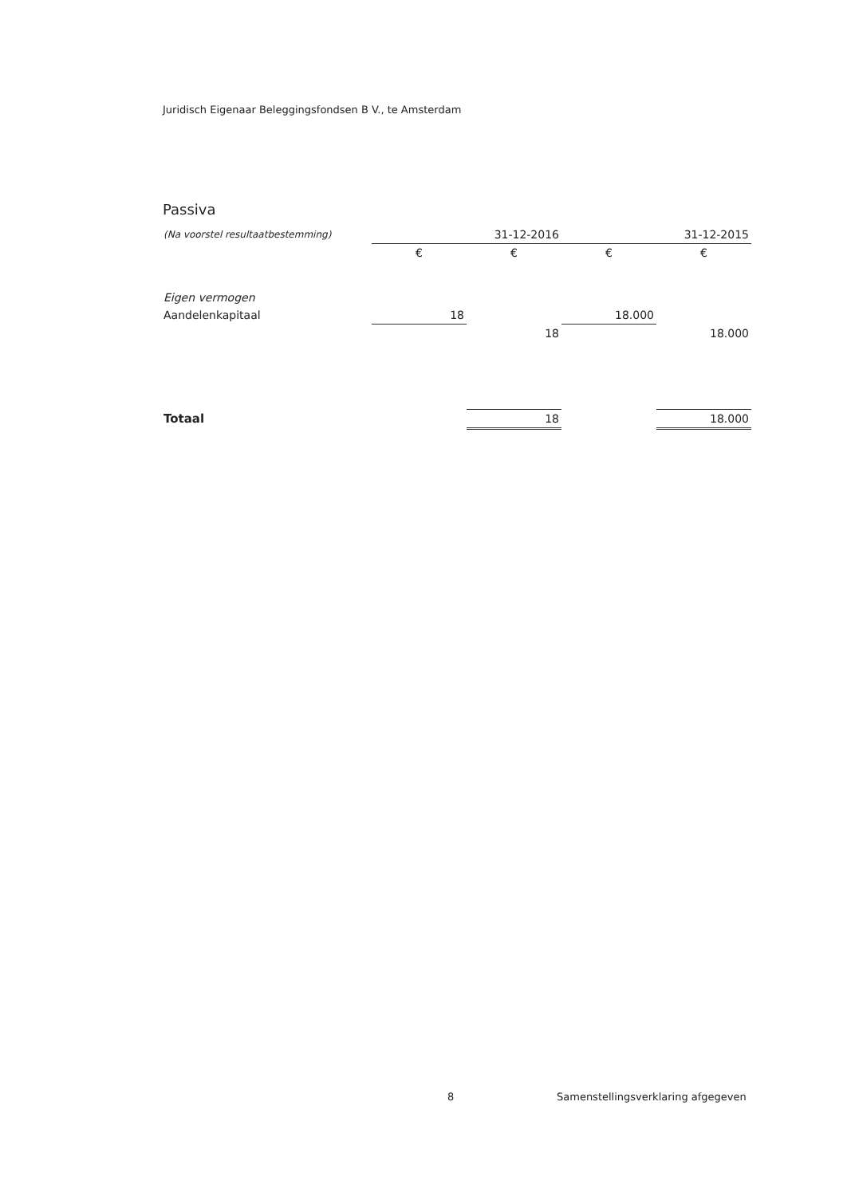Juridisch Eigenaar Beleggingsfondsen B V., te Amsterdam
Passiva
| (Na voorstel resultaatbestemming) | | 31-12-2016 | | 31-12-2015 |
| | € | € | € | € |
| Eigen vermogen | | | | |
| Aandelenkapitaal | 18 | | 18.000 | |
| | | 18 | | 18.000 |
| Totaal | | 18 | | 18.000 |
8
Samenstellingsverklaring afgegeven